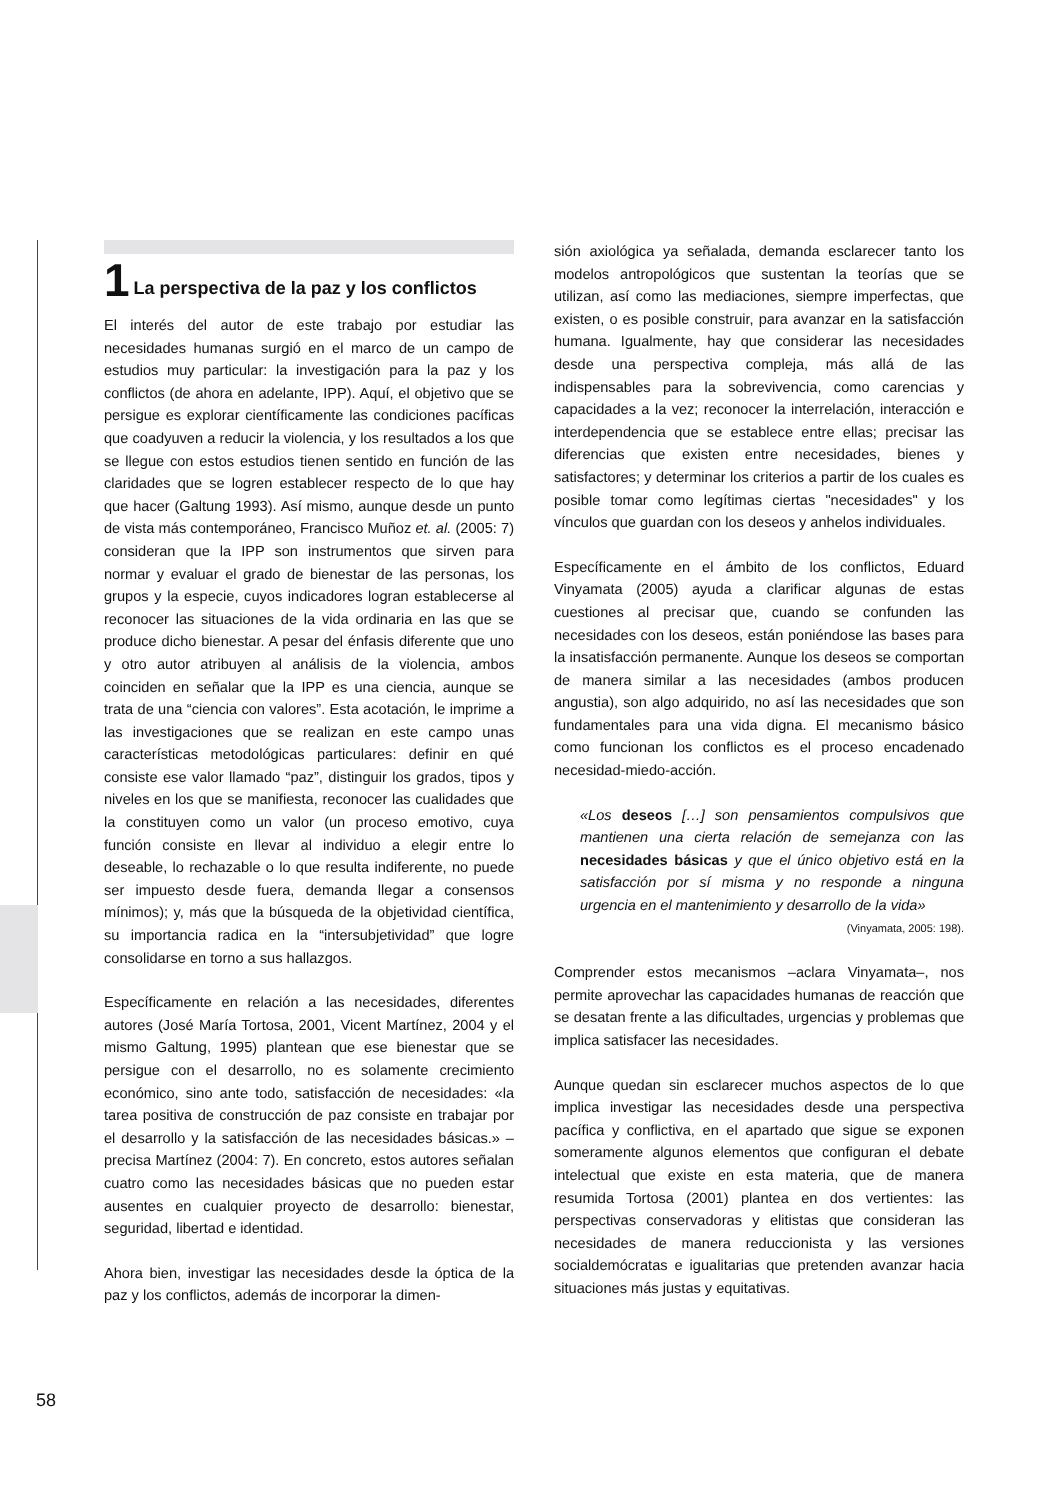1 La perspectiva de la paz y los conflictos
El interés del autor de este trabajo por estudiar las necesidades humanas surgió en el marco de un campo de estudios muy particular: la investigación para la paz y los conflictos (de ahora en adelante, IPP). Aquí, el objetivo que se persigue es explorar científicamente las condiciones pacíficas que coadyuven a reducir la violencia, y los resultados a los que se llegue con estos estudios tienen sentido en función de las claridades que se logren establecer respecto de lo que hay que hacer (Galtung 1993). Así mismo, aunque desde un punto de vista más contemporáneo, Francisco Muñoz et. al. (2005: 7) consideran que la IPP son instrumentos que sirven para normar y evaluar el grado de bienestar de las personas, los grupos y la especie, cuyos indicadores logran establecerse al reconocer las situaciones de la vida ordinaria en las que se produce dicho bienestar. A pesar del énfasis diferente que uno y otro autor atribuyen al análisis de la violencia, ambos coinciden en señalar que la IPP es una ciencia, aunque se trata de una “ciencia con valores”. Esta acotación, le imprime a las investigaciones que se realizan en este campo unas características metodológicas particulares: definir en qué consiste ese valor llamado “paz”, distinguir los grados, tipos y niveles en los que se manifiesta, reconocer las cualidades que la constituyen como un valor (un proceso emotivo, cuya función consiste en llevar al individuo a elegir entre lo deseable, lo rechazable o lo que resulta indiferente, no puede ser impuesto desde fuera, demanda llegar a consensos mínimos); y, más que la búsqueda de la objetividad científica, su importancia radica en la “intersubjetividad” que logre consolidarse en torno a sus hallazgos.
Específicamente en relación a las necesidades, diferentes autores (José María Tortosa, 2001, Vicent Martínez, 2004 y el mismo Galtung, 1995) plantean que ese bienestar que se persigue con el desarrollo, no es solamente crecimiento económico, sino ante todo, satisfacción de necesidades: «la tarea positiva de construcción de paz consiste en trabajar por el desarrollo y la satisfacción de las necesidades básicas.» –precisa Martínez (2004: 7). En concreto, estos autores señalan cuatro como las necesidades básicas que no pueden estar ausentes en cualquier proyecto de desarrollo: bienestar, seguridad, libertad e identidad.
Ahora bien, investigar las necesidades desde la óptica de la paz y los conflictos, además de incorporar la dimen-
sión axiológica ya señalada, demanda esclarecer tanto los modelos antropológicos que sustentan la teorías que se utilizan, así como las mediaciones, siempre imperfectas, que existen, o es posible construir, para avanzar en la satisfacción humana. Igualmente, hay que considerar las necesidades desde una perspectiva compleja, más allá de las indispensables para la sobrevivencia, como carencias y capacidades a la vez; reconocer la interrelación, interacción e interdependencia que se establece entre ellas; precisar las diferencias que existen entre necesidades, bienes y satisfactores; y determinar los criterios a partir de los cuales es posible tomar como legítimas ciertas "necesidades" y los vínculos que guardan con los deseos y anhelos individuales.
Específicamente en el ámbito de los conflictos, Eduard Vinyamata (2005) ayuda a clarificar algunas de estas cuestiones al precisar que, cuando se confunden las necesidades con los deseos, están poniéndose las bases para la insatisfacción permanente. Aunque los deseos se comportan de manera similar a las necesidades (ambos producen angustia), son algo adquirido, no así las necesidades que son fundamentales para una vida digna. El mecanismo básico como funcionan los conflictos es el proceso encadenado necesidad-miedo-acción.
«Los deseos […] son pensamientos compulsivos que mantienen una cierta relación de semejanza con las necesidades básicas y que el único objetivo está en la satisfacción por sí misma y no responde a ninguna urgencia en el mantenimiento y desarrollo de la vida»
(Vinyamata, 2005: 198).
Comprender estos mecanismos –aclara Vinyamata–, nos permite aprovechar las capacidades humanas de reacción que se desatan frente a las dificultades, urgencias y problemas que implica satisfacer las necesidades.
Aunque quedan sin esclarecer muchos aspectos de lo que implica investigar las necesidades desde una perspectiva pacífica y conflictiva, en el apartado que sigue se exponen someramente algunos elementos que configuran el debate intelectual que existe en esta materia, que de manera resumida Tortosa (2001) plantea en dos vertientes: las perspectivas conservadoras y elitistas que consideran las necesidades de manera reduccionista y las versiones socialdemócratas e igualitarias que pretenden avanzar hacia situaciones más justas y equitativas.
58